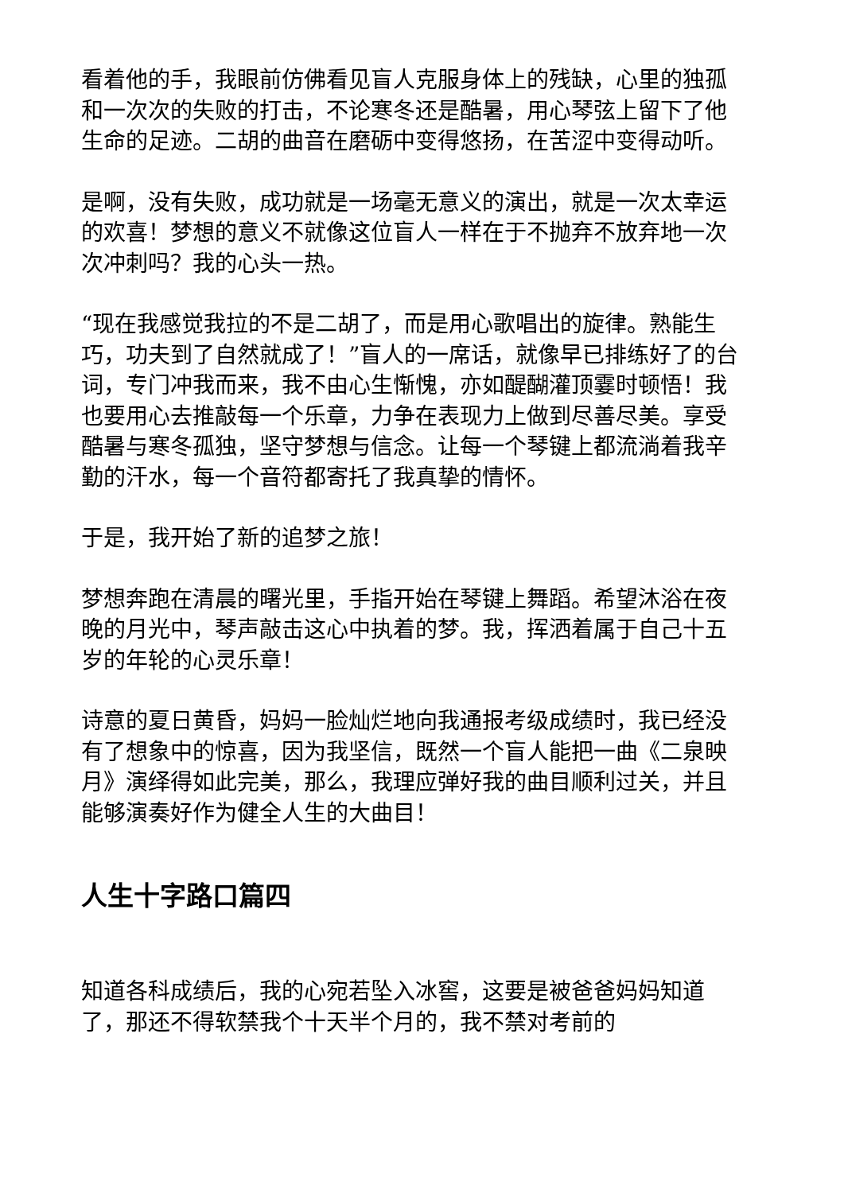看着他的手，我眼前仿佛看见盲人克服身体上的残缺，心里的独孤和一次次的失败的打击，不论寒冬还是酷暑，用心琴弦上留下了他生命的足迹。二胡的曲音在磨砺中变得悠扬，在苦涩中变得动听。
是啊，没有失败，成功就是一场毫无意义的演出，就是一次太幸运的欢喜！梦想的意义不就像这位盲人一样在于不抛弃不放弃地一次次冲刺吗？我的心头一热。
“现在我感觉我拉的不是二胡了，而是用心歌唱出的旋律。熟能生巧，功夫到了自然就成了！”盲人的一席话，就像早已排练好了的台词，专门冲我而来，我不由心生惭愧，亦如醍醐灌顶霎时顿悟！我也要用心去推敲每一个乐章，力争在表现力上做到尽善尽美。享受酷暑与寒冬孤独，坚守梦想与信念。让每一个琴键上都流淌着我辛勤的汗水，每一个音符都寄托了我真挚的情怀。
于是，我开始了新的追梦之旅！
梦想奔跑在清晨的曙光里，手指开始在琴键上舞蹈。希望沐浴在夜晚的月光中，琴声敲击这心中执着的梦。我，挥洒着属于自己十五岁的年轮的心灵乐章！
诗意的夏日黄昏，妈妈一脸灿烂地向我通报考级成绩时，我已经没有了想象中的惊喜，因为我坚信，既然一个盲人能把一曲《二泉映月》演绎得如此完美，那么，我理应弹好我的曲目顺利过关，并且能够演奏好作为健全人生的大曲目！
人生十字路口篇四
知道各科成绩后，我的心宛若坠入冰窖，这要是被爸爸妈妈知道了，那还不得软禁我个十天半个月的，我不禁对考前的